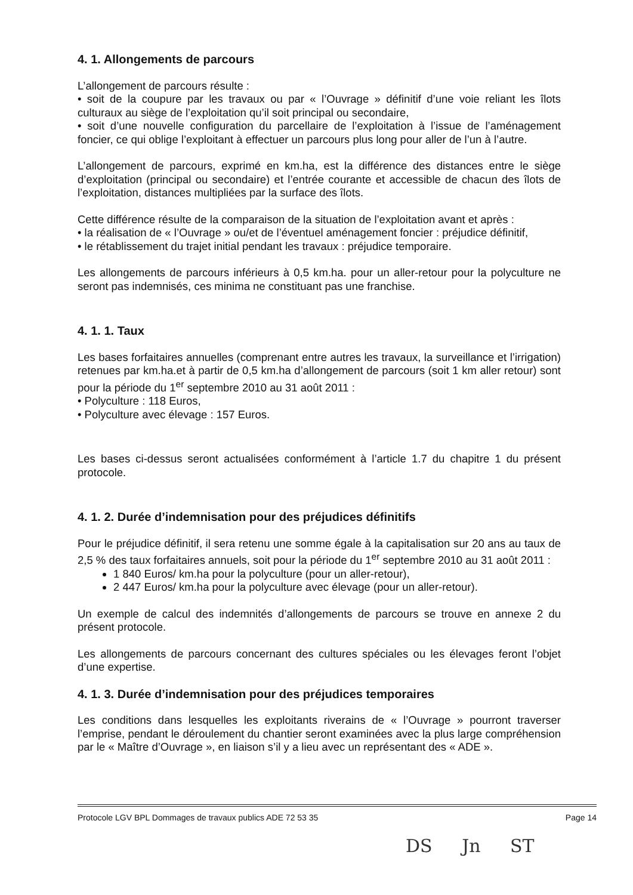4. 1. Allongements de parcours
L’allongement de parcours résulte :
• soit de la coupure par les travaux ou par « l’Ouvrage » définitif d’une voie reliant les îlots culturaux au siège de l’exploitation qu’il soit principal ou secondaire,
• soit d’une nouvelle configuration du parcellaire de l’exploitation à l’issue de l’aménagement foncier, ce qui oblige l’exploitant à effectuer un parcours plus long pour aller de l’un à l’autre.
L’allongement de parcours, exprimé en km.ha, est la différence des distances entre le siège d’exploitation (principal ou secondaire) et l’entrée courante et accessible de chacun des îlots de l’exploitation, distances multipliées par la surface des îlots.
Cette différence résulte de la comparaison de la situation de l’exploitation avant et après :
• la réalisation de « l’Ouvrage » ou/et de l’éventuel aménagement foncier : préjudice définitif,
• le rétablissement du trajet initial pendant les travaux : préjudice temporaire.
Les allongements de parcours inférieurs à 0,5 km.ha. pour un aller-retour pour la polyculture ne seront pas indemnisés, ces minima ne constituant pas une franchise.
4. 1. 1. Taux
Les bases forfaitaires annuelles (comprenant entre autres les travaux, la surveillance et l’irrigation) retenues par km.ha.et à partir de 0,5 km.ha d’allongement de parcours (soit 1 km aller retour) sont pour la période du 1<sup>er</sup> septembre 2010 au 31 août 2011 :
• Polyculture : 118 Euros,
• Polyculture avec élevage : 157 Euros.
Les bases ci-dessus seront actualisées conformément à l’article 1.7 du chapitre 1 du présent protocole.
4. 1. 2. Durée d’indemnisation pour des préjudices définitifs
Pour le préjudice définitif, il sera retenu une somme égale à la capitalisation sur 20 ans au taux de 2,5 % des taux forfaitaires annuels, soit pour la période du 1<sup>er</sup> septembre 2010 au 31 août 2011 :
1 840 Euros/ km.ha pour la polyculture (pour un aller-retour),
2 447 Euros/ km.ha pour la polyculture avec élevage (pour un aller-retour).
Un exemple de calcul des indemnités d’allongements de parcours se trouve en annexe 2 du présent protocole.
Les allongements de parcours concernant des cultures spéciales ou les élevages feront l’objet d’une expertise.
4. 1. 3. Durée d’indemnisation pour des préjudices temporaires
Les conditions dans lesquelles les exploitants riverains de « l’Ouvrage » pourront traverser l’emprise, pendant le déroulement du chantier seront examinées avec la plus large compréhension par le « Maître d’Ouvrage », en liaison s’il y a lieu avec un représentant des « ADE ».
Protocole LGV BPL Dommages de travaux publics ADE 72 53 35 Page 14
DS Jn ST